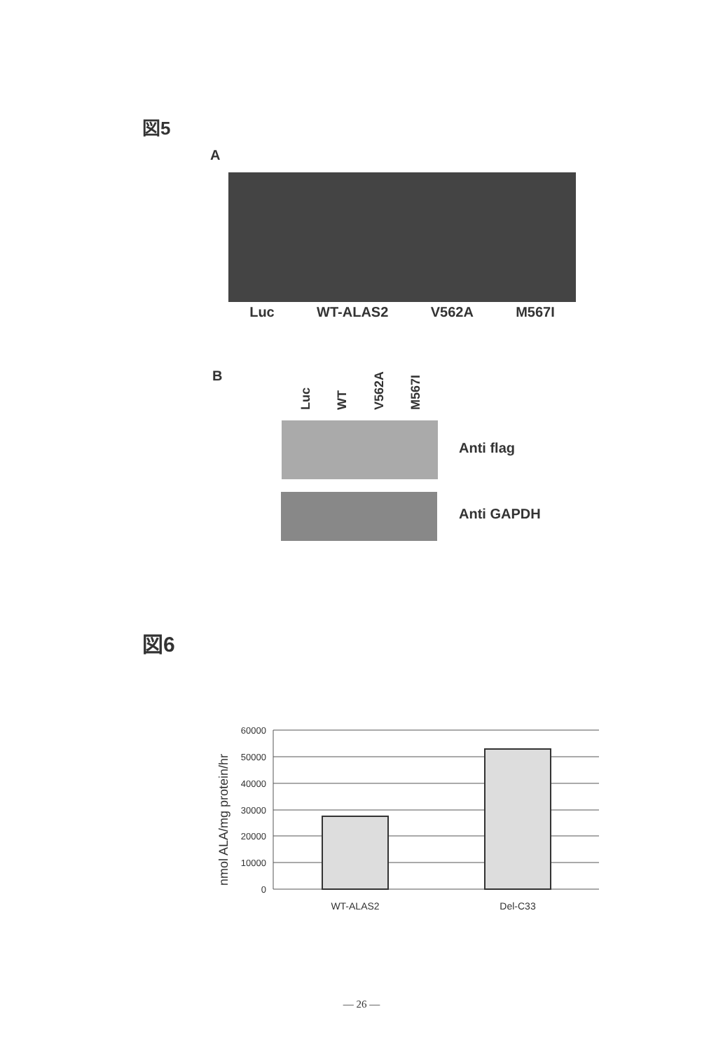図5
A
Luc WT-ALAS2 V562A M567I
B Luc WT V562A M567I
Anti flag
Anti GAPDH
図6
nmol ALA/mg protein/hr
60000
50000
40000
30000
20000
10000
0
WT-ALAS2
Del-C33
— 26 —